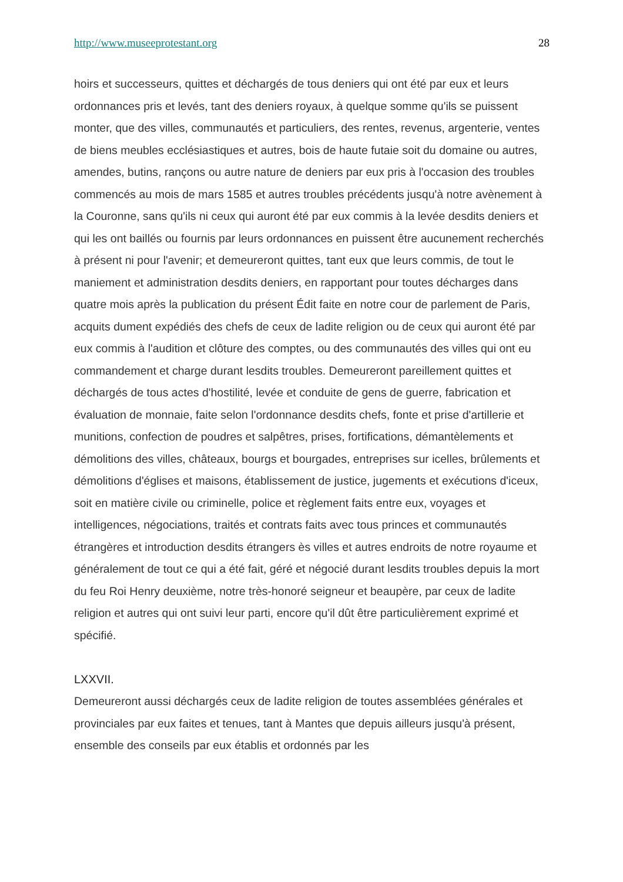http://www.museeprotestant.org 28
hoirs et successeurs, quittes et déchargés de tous deniers qui ont été par eux et leurs ordonnances pris et levés, tant des deniers royaux, à quelque somme qu'ils se puissent monter, que des villes, communautés et particuliers, des rentes, revenus, argenterie, ventes de biens meubles ecclésiastiques et autres, bois de haute futaie soit du domaine ou autres, amendes, butins, rançons ou autre nature de deniers par eux pris à l'occasion des troubles commencés au mois de mars 1585 et autres troubles précédents jusqu'à notre avènement à la Couronne, sans qu'ils ni ceux qui auront été par eux commis à la levée desdits deniers et qui les ont baillés ou fournis par leurs ordonnances en puissent être aucunement recherchés à présent ni pour l'avenir; et demeureront quittes, tant eux que leurs commis, de tout le maniement et administration desdits deniers, en rapportant pour toutes décharges dans quatre mois après la publication du présent Édit faite en notre cour de parlement de Paris, acquits dument expédiés des chefs de ceux de ladite religion ou de ceux qui auront été par eux commis à l'audition et clôture des comptes, ou des communautés des villes qui ont eu commandement et charge durant lesdits troubles. Demeureront pareillement quittes et déchargés de tous actes d'hostilité, levée et conduite de gens de guerre, fabrication et évaluation de monnaie, faite selon l'ordonnance desdits chefs, fonte et prise d'artillerie et munitions, confection de poudres et salpêtres, prises, fortifications, démantèlements et démolitions des villes, châteaux, bourgs et bourgades, entreprises sur icelles, brûlements et démolitions d'églises et maisons, établissement de justice, jugements et exécutions d'iceux, soit en matière civile ou criminelle, police et règlement faits entre eux, voyages et intelligences, négociations, traités et contrats faits avec tous princes et communautés étrangères et introduction desdits étrangers ès villes et autres endroits de notre royaume et généralement de tout ce qui a été fait, géré et négocié durant lesdits troubles depuis la mort du feu Roi Henry deuxième, notre très-honoré seigneur et beaupère, par ceux de ladite religion et autres qui ont suivi leur parti, encore qu'il dût être particulièrement exprimé et spécifié.
LXXVII.
Demeureront aussi déchargés ceux de ladite religion de toutes assemblées générales et provinciales par eux faites et tenues, tant à Mantes que depuis ailleurs jusqu'à présent, ensemble des conseils par eux établis et ordonnés par les